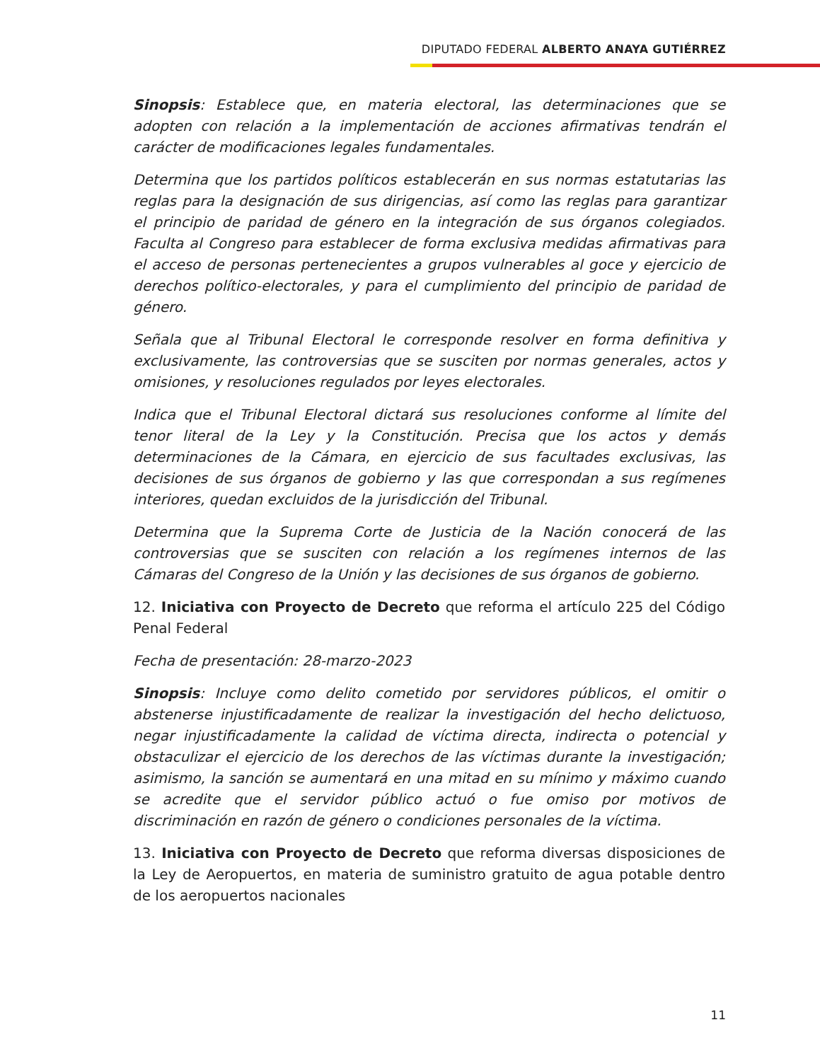DIPUTADO FEDERAL ALBERTO ANAYA GUTIÉRREZ
Sinopsis: Establece que, en materia electoral, las determinaciones que se adopten con relación a la implementación de acciones afirmativas tendrán el carácter de modificaciones legales fundamentales.
Determina que los partidos políticos establecerán en sus normas estatutarias las reglas para la designación de sus dirigencias, así como las reglas para garantizar el principio de paridad de género en la integración de sus órganos colegiados. Faculta al Congreso para establecer de forma exclusiva medidas afirmativas para el acceso de personas pertenecientes a grupos vulnerables al goce y ejercicio de derechos político-electorales, y para el cumplimiento del principio de paridad de género.
Señala que al Tribunal Electoral le corresponde resolver en forma definitiva y exclusivamente, las controversias que se susciten por normas generales, actos y omisiones, y resoluciones regulados por leyes electorales.
Indica que el Tribunal Electoral dictará sus resoluciones conforme al límite del tenor literal de la Ley y la Constitución. Precisa que los actos y demás determinaciones de la Cámara, en ejercicio de sus facultades exclusivas, las decisiones de sus órganos de gobierno y las que correspondan a sus regímenes interiores, quedan excluidos de la jurisdicción del Tribunal.
Determina que la Suprema Corte de Justicia de la Nación conocerá de las controversias que se susciten con relación a los regímenes internos de las Cámaras del Congreso de la Unión y las decisiones de sus órganos de gobierno.
12. Iniciativa con Proyecto de Decreto que reforma el artículo 225 del Código Penal Federal
Fecha de presentación: 28-marzo-2023
Sinopsis: Incluye como delito cometido por servidores públicos, el omitir o abstenerse injustificadamente de realizar la investigación del hecho delictuoso, negar injustificadamente la calidad de víctima directa, indirecta o potencial y obstaculizar el ejercicio de los derechos de las víctimas durante la investigación; asimismo, la sanción se aumentará en una mitad en su mínimo y máximo cuando se acredite que el servidor público actuó o fue omiso por motivos de discriminación en razón de género o condiciones personales de la víctima.
13. Iniciativa con Proyecto de Decreto que reforma diversas disposiciones de la Ley de Aeropuertos, en materia de suministro gratuito de agua potable dentro de los aeropuertos nacionales
11